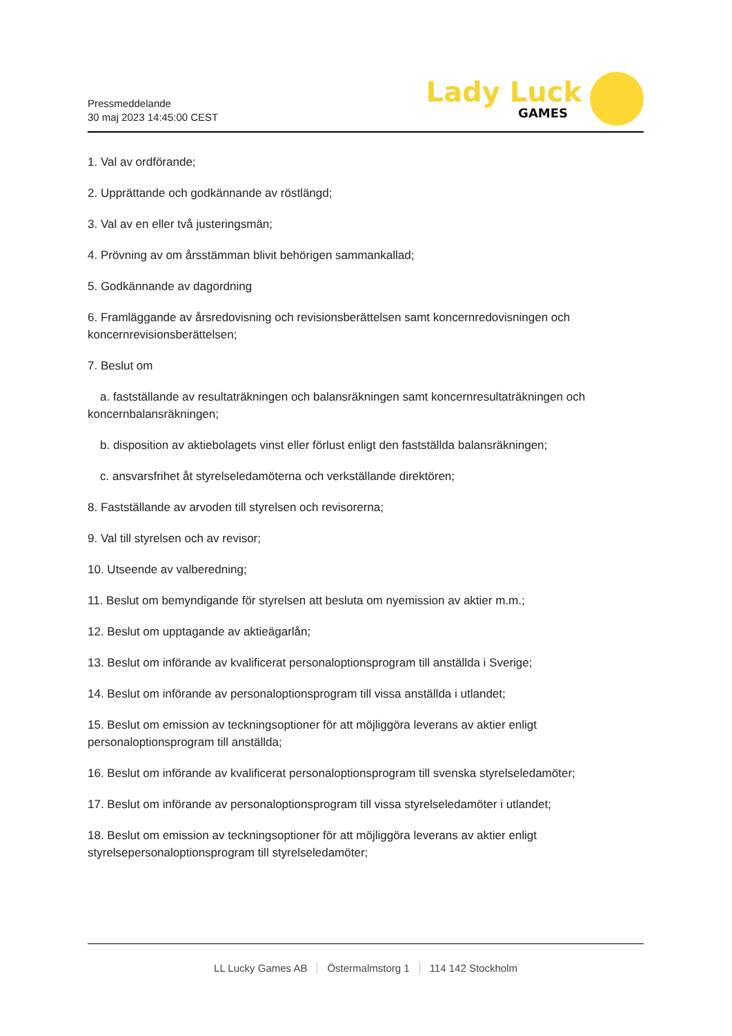Pressmeddelande
30 maj 2023 14:45:00 CEST
Lady Luck
GAMES
1. Val av ordförande;
2. Upprättande och godkännande av röstlängd;
3. Val av en eller två justeringsmän;
4. Prövning av om årsstämman blivit behörigen sammankallad;
5. Godkännande av dagordning
6. Framläggande av årsredovisning och revisionsberättelsen samt koncernredovisningen och koncernrevisionsberättelsen;
7. Beslut om
a. fastställande av resultaträkningen och balansräkningen samt koncernresultaträkningen och koncernbalansräkningen;
b. disposition av aktiebolagets vinst eller förlust enligt den fastställda balansräkningen;
c. ansvarsfrihet åt styrelseledamöterna och verkställande direktören;
8. Fastställande av arvoden till styrelsen och revisorerna;
9. Val till styrelsen och av revisor;
10. Utseende av valberedning;
11. Beslut om bemyndigande för styrelsen att besluta om nyemission av aktier m.m.;
12. Beslut om upptagande av aktieägarlån;
13. Beslut om införande av kvalificerat personaloptionsprogram till anställda i Sverige;
14. Beslut om införande av personaloptionsprogram till vissa anställda i utlandet;
15. Beslut om emission av teckningsoptioner för att möjliggöra leverans av aktier enligt personaloptionsprogram till anställda;
16. Beslut om införande av kvalificerat personaloptionsprogram till svenska styrelseledamöter;
17. Beslut om införande av personaloptionsprogram till vissa styrelseledamöter i utlandet;
18. Beslut om emission av teckningsoptioner för att möjliggöra leverans av aktier enligt styrelsepersonaloptionsprogram till styrelseledamöter;
LL Lucky Games AB Östermalmstorg 1 114 142 Stockholm